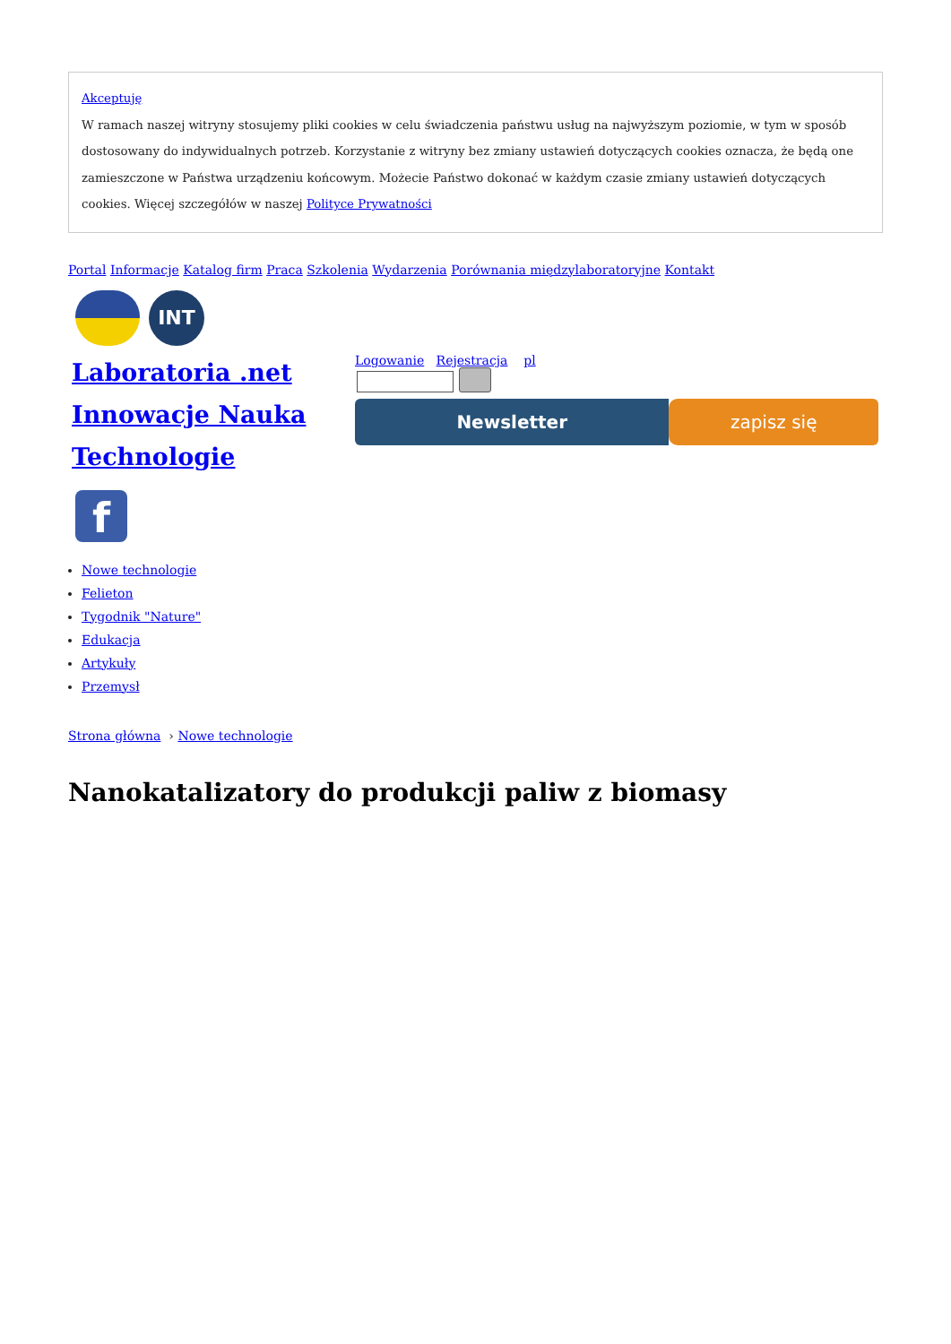Akceptuję
W ramach naszej witryny stosujemy pliki cookies w celu świadczenia państwu usług na najwyższym poziomie, w tym w sposób dostosowany do indywidualnych potrzeb. Korzystanie z witryny bez zmiany ustawień dotyczących cookies oznacza, że będą one zamieszczone w Państwa urządzeniu końcowym. Możecie Państwo dokonać w każdym czasie zmiany ustawień dotyczących cookies. Więcej szczegółów w naszej Polityce Prywatności
Portal Informacje Katalog firm Praca Szkolenia Wydarzenia Porównania międzylaboratoryjne Kontakt
INT
Laboratoria .net Innowacje Nauka Technologie
f
Logowanie Rejestracja pl
Newsletter zapisz się
Nowe technologie
Felieton
Tygodnik "Nature"
Edukacja
Artykuły
Przemysł
Strona główna › Nowe technologie
Nanokatalizatory do produkcji paliw z biomasy